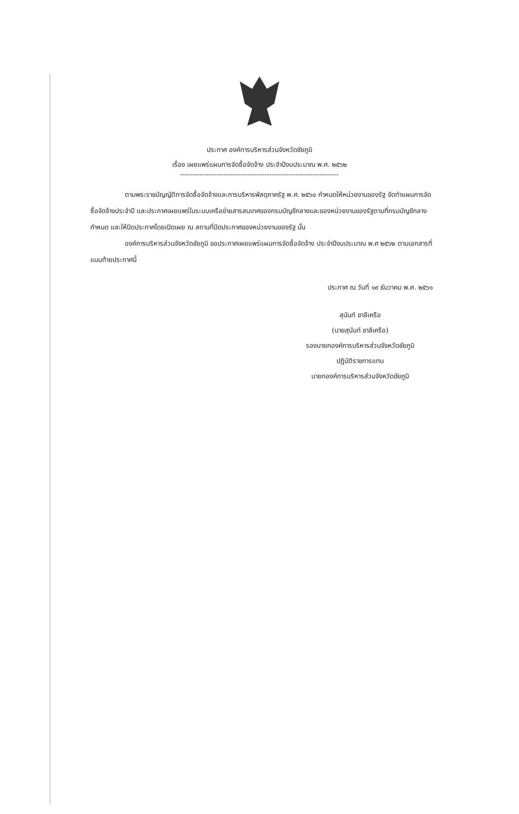ประกาศ องค์การบริหารส่วนจังหวัดชัยภูมิ
เรื่อง เผยแพร่แผนการจัดซื้อจัดจ้าง ประจำปีงบประมาณ พ.ศ. ๒๕๖๒
------------------------------------------------------------------
ตามพระราชบัญญัติการจัดซื้อจัดจ้างและการบริหารพัสดุภาครัฐ พ.ศ. ๒๕๖๐ กำหนดให้หน่วยงานของรัฐ จัดทำแผนการจัดซื้อจัดจ้างประจำปี และประกาศเผยแพร่ในระบบเครือข่ายสารสนเทศของกรมบัญชีกลางและของหน่วยงานของรัฐตามที่กรมบัญชีกลางกำหนด และให้ปิดประกาศโดยเปิดเผย ณ สถานที่ปิดประกาศของหน่วยงานของรัฐ นั้น
องค์การบริหารส่วนจังหวัดชัยภูมิ ขอประกาศเผยแพร่แผนการจัดซื้อจัดจ้าง ประจำปีงบประมาณ พ.ศ ๒๕๖๒ ตามเอกสารที่แนบท้ายประกาศนี้
ประกาศ ณ วันที่ ๑๙ ธันวาคม พ.ศ. ๒๕๖๑
สุนันท์ ชาลีเครือ
(นายสุนันท์ ชาลีเครือ)
รองนายกองค์การบริหารส่วนจังหวัดชัยภูมิ
ปฏิบัติราชการแทน
นายกองค์การบริหารส่วนจังหวัดชัยภูมิ